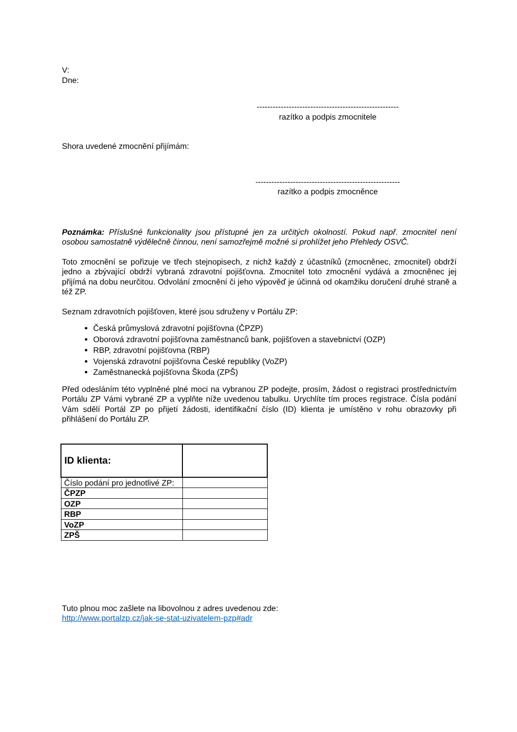V:
Dne:
-----------------------------------------------------
razítko a podpis zmocnitele
Shora uvedené zmocnění přijímám:
------------------------------------------------------
razítko a podpis zmocněnce
Poznámka: Příslušné funkcionality jsou přístupné jen za určitých okolností. Pokud např. zmocnitel není osobou samostatně výdělečně činnou, není samozřejmě možné si prohlížet jeho Přehledy OSVČ.
Toto zmocnění se pořizuje ve třech stejnopisech, z nichž každý z účastníků (zmocněnec, zmocnitel) obdrží jedno a zbývající obdrží vybraná zdravotní pojišťovna. Zmocnitel toto zmocnění vydává a zmocněnec jej přijímá na dobu neurčitou. Odvolání zmocnění či jeho výpověď je účinná od okamžiku doručení druhé straně a též ZP.
Seznam zdravotních pojišťoven, které jsou sdruženy v Portálu ZP:
Česká průmyslová zdravotní pojišťovna (ČPZP)
Oborová zdravotní pojišťovna zaměstnanců bank, pojišťoven a stavebnictví (OZP)
RBP, zdravotní pojišťovna (RBP)
Vojenská zdravotní pojišťovna České republiky (VoZP)
Zaměstnanecká pojišťovna Škoda (ZPŠ)
Před odesláním této vyplněné plné moci na vybranou ZP podejte, prosím, žádost o registraci prostřednictvím Portálu ZP Vámi vybrané ZP a vyplňte níže uvedenou tabulku. Urychlíte tím proces registrace. Čísla podání Vám sdělí Portál ZP po přijetí žádosti, identifikační číslo (ID) klienta je umístěno v rohu obrazovky při přihlášení do Portálu ZP.
| ID klienta: | |
| Číslo podání pro jednotlivé ZP: | |
| ČPZP | |
| OZP | |
| RBP | |
| VoZP | |
| ZPŠ | |
Tuto plnou moc zašlete na libovolnou z adres uvedenou zde:
http://www.portalzp.cz/jak-se-stat-uzivatelem-pzp#adr